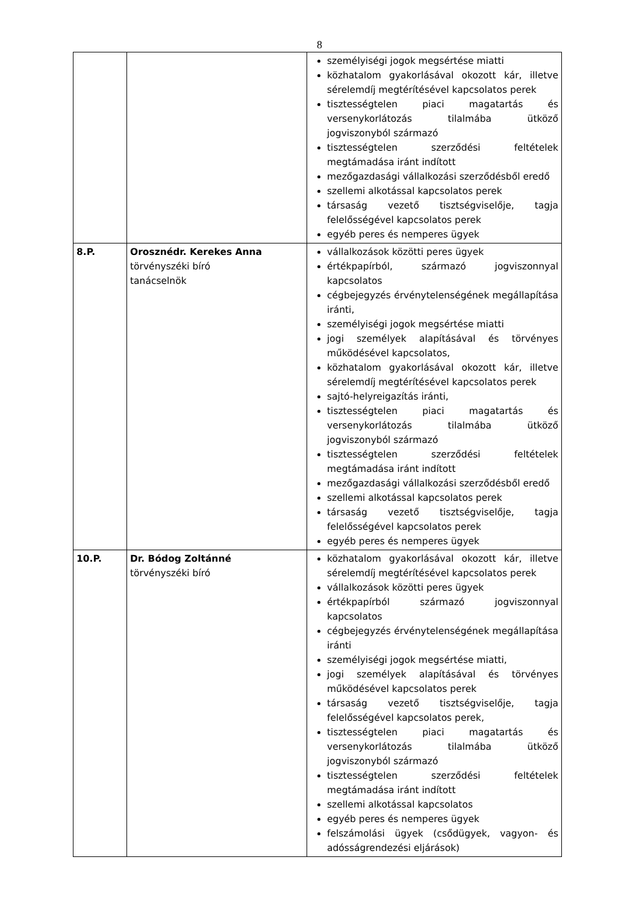8
| | | személyiségi jogok megsértése miatti közhatalom gyakorlásával okozott kár, illetve sérelemdíj megtérítésével kapcsolatos perek tisztességtelen piaci magatartás és versenykorlátozás tilalmába ütköző jogviszonyból származó tisztességtelen szerződési feltételek megtámadása iránt indított mezőgazdasági vállalkozási szerződésből eredő szellemi alkotással kapcsolatos perek társaság vezető tisztségviselője, tagja felelősségével kapcsolatos perek egyéb peres és nemperes ügyek |
| 8.P. | Orosznédr. Kerekes Anna törvényszéki bíró tanácselnök | vállalkozások közötti peres ügyek értékpapírból, származó jogviszonnyal kapcsolatos cégbejegyzés érvénytelenségének megállapítása iránti, személyiségi jogok megsértése miatti jogi személyek alapításával és törvényes működésével kapcsolatos, közhatalom gyakorlásával okozott kár, illetve sérelemdíj megtérítésével kapcsolatos perek sajtó-helyreigazítás iránti, tisztességtelen piaci magatartás és versenykorlátozás tilalmába ütköző jogviszonyból származó tisztességtelen szerződési feltételek megtámadása iránt indított mezőgazdasági vállalkozási szerződésből eredő szellemi alkotással kapcsolatos perek társaság vezető tisztségviselője, tagja felelősségével kapcsolatos perek egyéb peres és nemperes ügyek |
| 10.P. | Dr. Bódog Zoltánné törvényszéki bíró | közhatalom gyakorlásával okozott kár, illetve sérelemdíj megtérítésével kapcsolatos perek vállalkozások közötti peres ügyek értékpapírból származó jogviszonnyal kapcsolatos cégbejegyzés érvénytelenségének megállapítása iránti személyiségi jogok megsértése miatti, jogi személyek alapításával és törvényes működésével kapcsolatos perek társaság vezető tisztségviselője, tagja felelősségével kapcsolatos perek, tisztességtelen piaci magatartás és versenykorlátozás tilalmába ütköző jogviszonyból származó tisztességtelen szerződési feltételek megtámadása iránt indított szellemi alkotással kapcsolatos egyéb peres és nemperes ügyek felszámolási ügyek (csődügyek, vagyon- és adósságrendezési eljárások) |